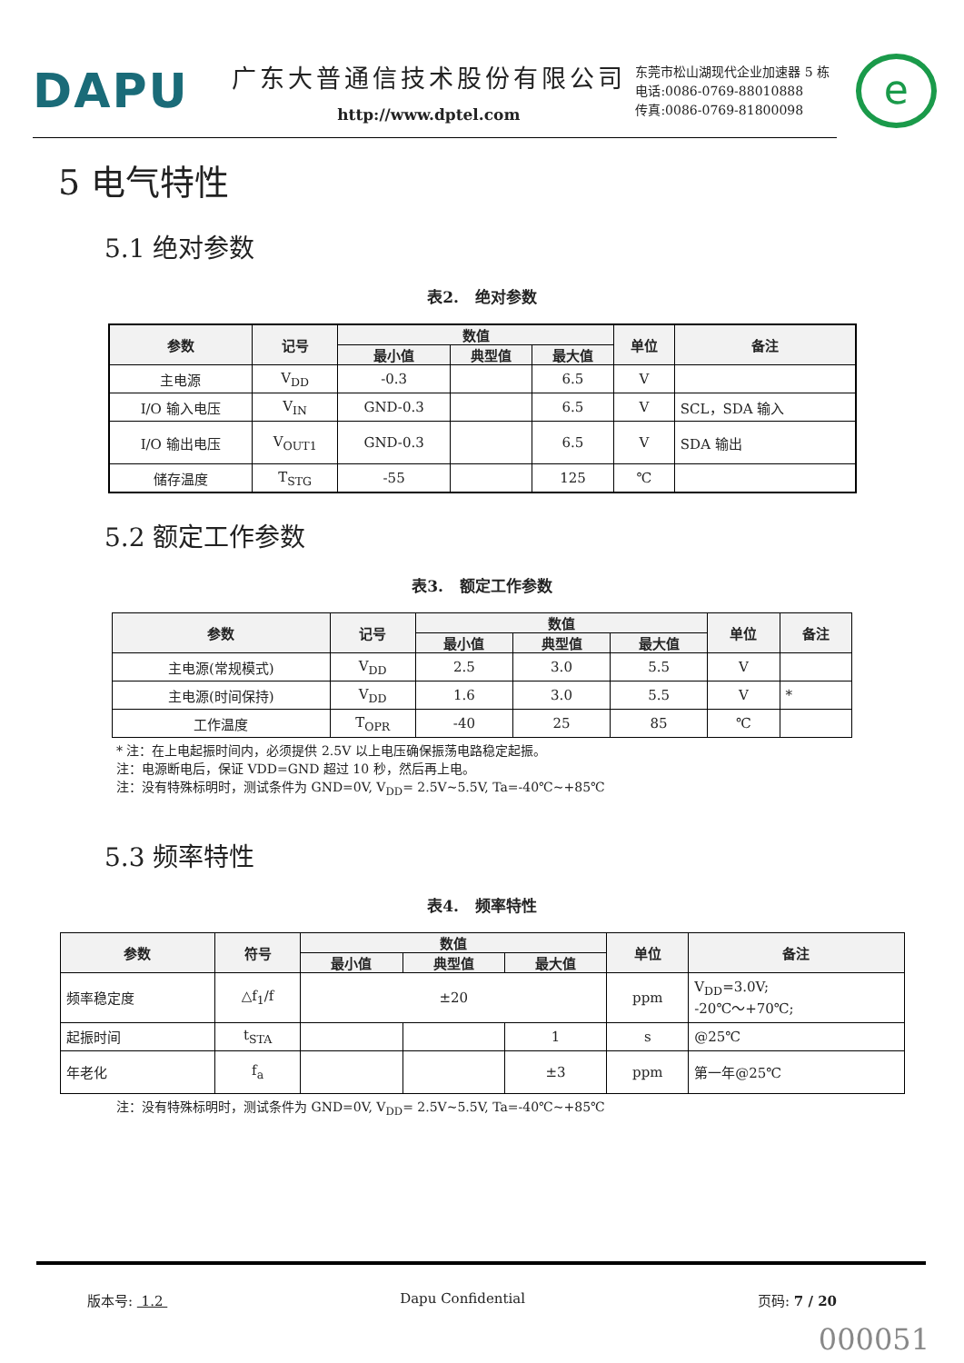DAPU
广东大普通信技术股份有限公司
http://www.dptel.com
东莞市松山湖现代企业加速器 5 栋
电话:0086-0769-88010888
传真:0086-0769-81800098
e
5 电气特性
5.1 绝对参数
表2. 绝对参数
| 参数 | 记号 | 数值 | | | 单位 | 备注 |
| --- | --- | --- | --- | --- | --- | --- |
| | | 最小值 | 典型值 | 最大值 | | |
| 主电源 | V<sub>DD</sub> | -0.3 | | 6.5 | V | |
| I/O 输入电压 | V<sub>IN</sub> | GND-0.3 | | 6.5 | V | SCL，SDA 输入 |
| I/O 输出电压 | V<sub>OUT1</sub> | GND-0.3 | | 6.5 | V | SDA 输出 |
| 储存温度 | T<sub>STG</sub> | -55 | | 125 | ℃ | |
5.2 额定工作参数
表3. 额定工作参数
| 参数 | 记号 | 数值 | | | 单位 | 备注 |
| --- | --- | --- | --- | --- | --- | --- |
| | | 最小值 | 典型值 | 最大值 | | |
| 主电源(常规模式) | V<sub>DD</sub> | 2.5 | 3.0 | 5.5 | V | |
| 主电源(时间保持) | V<sub>DD</sub> | 1.6 | 3.0 | 5.5 | V | * |
| 工作温度 | T<sub>OPR</sub> | -40 | 25 | 85 | ℃ | |
* 注：在上电起振时间内，必须提供 2.5V 以上电压确保振荡电路稳定起振。
注：电源断电后，保证 VDD=GND 超过 10 秒，然后再上电。
注：没有特殊标明时，测试条件为 GND=0V, V<sub>DD</sub>= 2.5V~5.5V, Ta=-40℃~+85℃
5.3 频率特性
表4. 频率特性
| 参数 | 符号 | 数值 | | | 单位 | 备注 |
| --- | --- | --- | --- | --- | --- | --- |
| | | 最小值 | 典型值 | 最大值 | | |
| 频率稳定度 | △f<sub>1</sub>/f | ±20 | | | ppm | V<sub>DD</sub>=3.0V; -20℃～+70℃; |
| 起振时间 | t<sub>STA</sub> | | | 1 | s | @25℃ |
| 年老化 | f<sub>a</sub> | | | ±3 | ppm | 第一年@25℃ |
注：没有特殊标明时，测试条件为 GND=0V, V<sub>DD</sub>= 2.5V~5.5V, Ta=-40℃~+85℃
版本号: 1.2 Dapu Confidential 页码: 7 / 20
000051